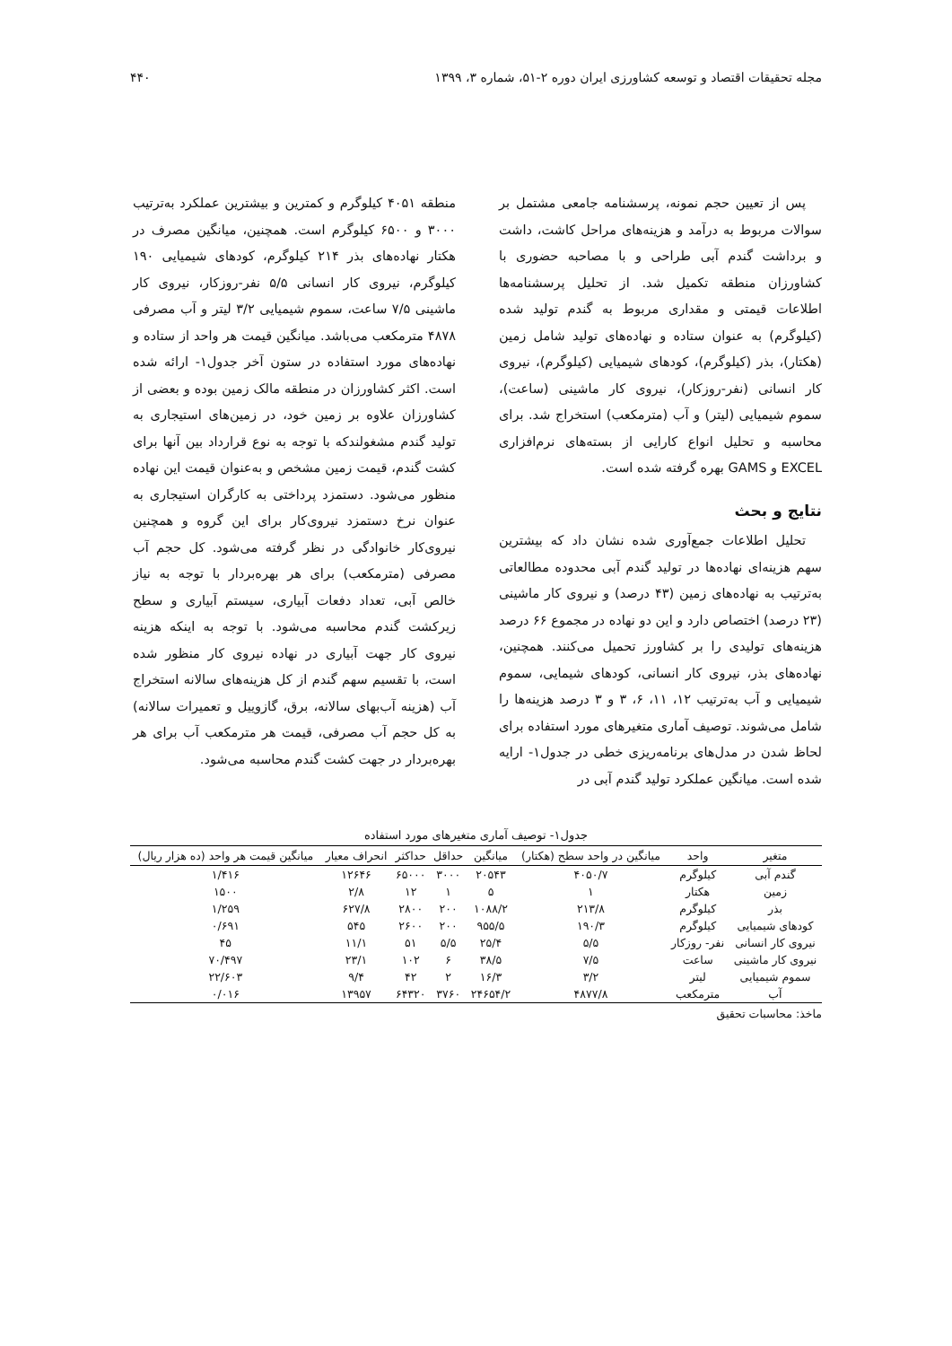مجله تحقیقات اقتصاد و توسعه کشاورزی ایران دوره ۲-۵۱، شماره ۳، ۱۳۹۹ ۴۴۰
پس از تعیین حجم نمونه، پرسشنامه جامعی مشتمل بر سوالات مربوط به درآمد و هزینه‌های مراحل کاشت، داشت و برداشت گندم آبی طراحی و با مصاحبه حضوری با کشاورزان منطقه تکمیل شد. از تحلیل پرسشنامه‌ها اطلاعات قیمتی و مقداری مربوط به گندم تولید شده (کیلوگرم) به عنوان ستاده و نهاده‌های تولید شامل زمین (هکتار)، بذر (کیلوگرم)، کودهای شیمیایی (کیلوگرم)، نیروی کار انسانی (نفر-روزکار)، نیروی کار ماشینی (ساعت)، سموم شیمیایی (لیتر) و آب (مترمکعب) استخراج شد. برای محاسبه و تحلیل انواع کارایی از بسته‌های نرم‌افزاری EXCEL و GAMS بهره گرفته شده است.
نتایج و بحث
تحلیل اطلاعات جمع‌آوری شده نشان داد که بیشترین سهم هزینه‌ای نهاده‌ها در تولید گندم آبی محدوده مطالعاتی به‌ترتیب به نهاده‌های زمین (۴۳ درصد) و نیروی کار ماشینی (۲۳ درصد) اختصاص دارد و این دو نهاده در مجموع ۶۶ درصد هزینه‌های تولیدی را بر کشاورز تحمیل می‌کنند. همچنین، نهاده‌های بذر، نیروی کار انسانی، کودهای شیمایی، سموم شیمیایی و آب به‌ترتیب ۱۲، ۱۱، ۶، ۳ و ۳ درصد هزینه‌ها را شامل می‌شوند. توصیف آماری متغیرهای مورد استفاده برای لحاظ شدن در مدل‌های برنامه‌ریزی خطی در جدول۱- ارایه شده است. میانگین عملکرد تولید گندم آبی در
منطقه ۴۰۵۱ کیلوگرم و کمترین و بیشترین عملکرد به‌ترتیب ۳۰۰۰ و ۶۵۰۰ کیلوگرم است. همچنین، میانگین مصرف در هکتار نهاده‌های بذر ۲۱۴ کیلوگرم، کودهای شیمیایی ۱۹۰ کیلوگرم، نیروی کار انسانی ۵/۵ نفر-روزکار، نیروی کار ماشینی ۷/۵ ساعت، سموم شیمیایی ۳/۲ لیتر و آب مصرفی ۴۸۷۸ مترمکعب می‌باشد. میانگین قیمت هر واحد از ستاده و نهاده‌های مورد استفاده در ستون آخر جدول۱- ارائه شده است. اکثر کشاورزان در منطقه مالک زمین بوده و بعضی از کشاورزان علاوه بر زمین خود، در زمین‌های استیجاری به تولید گندم مشغولندکه با توجه به نوع قرارداد بین آنها برای کشت گندم، قیمت زمین مشخص و به‌عنوان قیمت این نهاده منظور می‌شود. دستمزد پرداختی به کارگران استیجاری به عنوان نرخ دستمزد نیروی‌کار برای این گروه و همچنین نیروی‌کار خانوادگی در نظر گرفته می‌شود. کل حجم آب مصرفی (مترمکعب) برای هر بهره‌بردار با توجه به نیاز خالص آبی، تعداد دفعات آبیاری، سیستم آبیاری و سطح زیرکشت گندم محاسبه می‌شود. با توجه به اینکه هزینه نیروی کار جهت آبیاری در نهاده نیروی کار منظور شده است، با تقسیم سهم گندم از کل هزینه‌های سالانه استخراج آب (هزینه آب‌بهای سالانه، برق، گازوییل و تعمیرات سالانه) به کل حجم آب مصرفی، قیمت هر مترمکعب آب برای هر بهره‌بردار در جهت کشت گندم محاسبه می‌شود.
جدول۱- توصیف آماری متغیرهای مورد استفاده
| متغیر | واحد | میانگین در واحد سطح (هکتار) | میانگین | حداقل | حداکثر | انحراف معیار | میانگین قیمت هر واحد (ده هزار ریال) |
| --- | --- | --- | --- | --- | --- | --- | --- |
| گندم آبی | کیلوگرم | ۴۰۵۰/۷ | ۲۰۵۴۳ | ۳۰۰۰ | ۶۵۰۰۰ | ۱۲۶۴۶ | ۱/۴۱۶ |
| زمین | هکتار | ۱ | ۵ | ۱ | ۱۲ | ۲/۸ | ۱۵۰۰ |
| بذر | کیلوگرم | ۲۱۳/۸ | ۱۰۸۸/۲ | ۲۰۰ | ۲۸۰۰ | ۶۲۷/۸ | ۱/۲۵۹ |
| کودهای شیمیایی | کیلوگرم | ۱۹۰/۳ | ۹۵۵/۵ | ۲۰۰ | ۲۶۰۰ | ۵۴۵ | ۰/۶۹۱ |
| نیروی کار انسانی | نفر- روزکار | ۵/۵ | ۲۵/۴ | ۵/۵ | ۵۱ | ۱۱/۱ | ۴۵ |
| نیروی کار ماشینی | ساعت | ۷/۵ | ۳۸/۵ | ۶ | ۱۰۲ | ۲۳/۱ | ۷۰/۴۹۷ |
| سموم شیمیایی | لیتر | ۳/۲ | ۱۶/۳ | ۲ | ۴۲ | ۹/۴ | ۲۲/۶۰۳ |
| آب | مترمکعب | ۴۸۷۷/۸ | ۲۴۶۵۴/۲ | ۳۷۶۰ | ۶۴۳۲۰ | ۱۳۹۵۷ | ۰/۰۱۶ |
ماخذ: محاسبات تحقیق